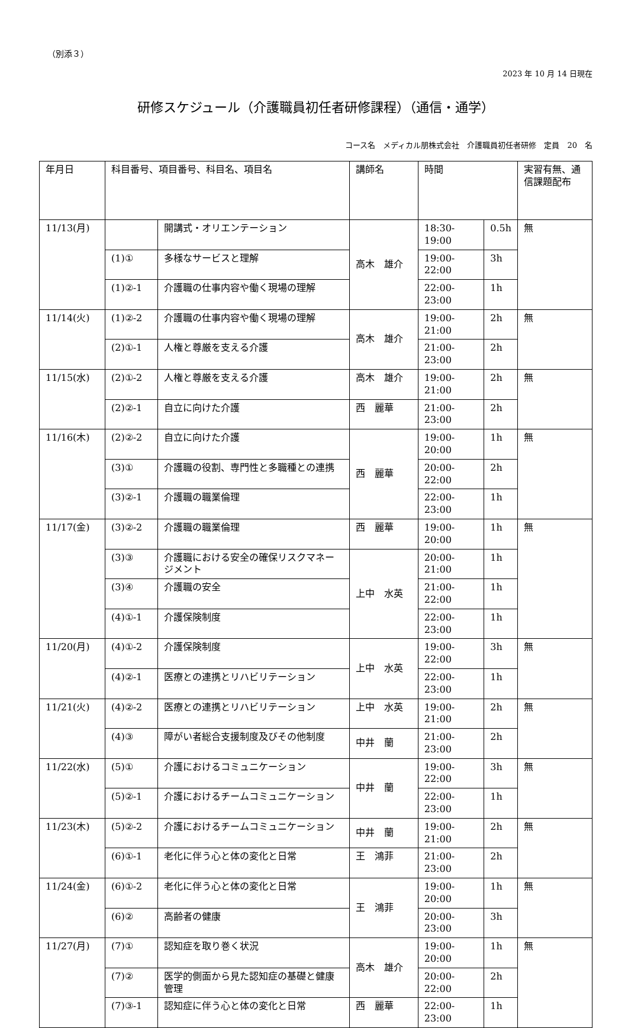（別添３）
2023 年 10 月 14 日現在
研修スケジュール（介護職員初任者研修課程）（通信・通学）
コース名　メディカル朋株式会社　介護職員初任者研修　定員　20　名
| 年月日 | 科目番号、項目番号、科目名、項目名 | | 講師名 | 時間 | | 実習有無、通信課題配布 |
| --- | --- | --- | --- | --- | --- | --- |
| 11/13(月) | | 開講式・オリエンテーション | 高木 雄介 | 18:30-19:00 | 0.5h | 無 |
| | (1)① | 多様なサービスと理解 | | 19:00-22:00 | 3h | |
| | (1)②-1 | 介護職の仕事内容や働く現場の理解 | | 22:00-23:00 | 1h | |
| 11/14(火) | (1)②-2 | 介護職の仕事内容や働く現場の理解 | 高木 雄介 | 19:00-21:00 | 2h | 無 |
| | (2)①-1 | 人権と尊厳を支える介護 | | 21:00-23:00 | 2h | |
| 11/15(水) | (2)①-2 | 人権と尊厳を支える介護 | 高木 雄介 | 19:00-21:00 | 2h | 無 |
| | (2)②-1 | 自立に向けた介護 | 西 麗華 | 21:00-23:00 | 2h | |
| 11/16(木) | (2)②-2 | 自立に向けた介護 | 西 麗華 | 19:00-20:00 | 1h | 無 |
| | (3)① | 介護職の役割、専門性と多職種との連携 | | 20:00-22:00 | 2h | |
| | (3)②-1 | 介護職の職業倫理 | | 22:00-23:00 | 1h | |
| 11/17(金) | (3)②-2 | 介護職の職業倫理 | 西 麗華 | 19:00-20:00 | 1h | 無 |
| | (3)③ | 介護職における安全の確保リスクマネージメント | 上中 水英 | 20:00-21:00 | 1h | |
| | (3)④ | 介護職の安全 | | 21:00-22:00 | 1h | |
| | (4)①-1 | 介護保険制度 | | 22:00-23:00 | 1h | |
| 11/20(月) | (4)①-2 | 介護保険制度 | 上中 水英 | 19:00-22:00 | 3h | 無 |
| | (4)②-1 | 医療との連携とリハビリテーション | | 22:00-23:00 | 1h | |
| 11/21(火) | (4)②-2 | 医療との連携とリハビリテーション | 上中 水英 | 19:00-21:00 | 2h | 無 |
| | (4)③ | 障がい者総合支援制度及びその他制度 | 中井 蘭 | 21:00-23:00 | 2h | |
| 11/22(水) | (5)① | 介護におけるコミュニケーション | 中井 蘭 | 19:00-22:00 | 3h | 無 |
| | (5)②-1 | 介護におけるチームコミュニケーション | | 22:00-23:00 | 1h | |
| 11/23(木) | (5)②-2 | 介護におけるチームコミュニケーション | 中井 蘭 | 19:00-21:00 | 2h | 無 |
| | (6)①-1 | 老化に伴う心と体の変化と日常 | 王 鴻菲 | 21:00-23:00 | 2h | |
| 11/24(金) | (6)①-2 | 老化に伴う心と体の変化と日常 | 王 鴻菲 | 19:00-20:00 | 1h | 無 |
| | (6)② | 高齢者の健康 | | 20:00-23:00 | 3h | |
| 11/27(月) | (7)① | 認知症を取り巻く状況 | 高木 雄介 | 19:00-20:00 | 1h | 無 |
| | (7)② | 医学的側面から見た認知症の基礎と健康管理 | | 20:00-22:00 | 2h | |
| | (7)③-1 | 認知症に伴う心と体の変化と日常 | 西 麗華 | 22:00-23:00 | 1h | |